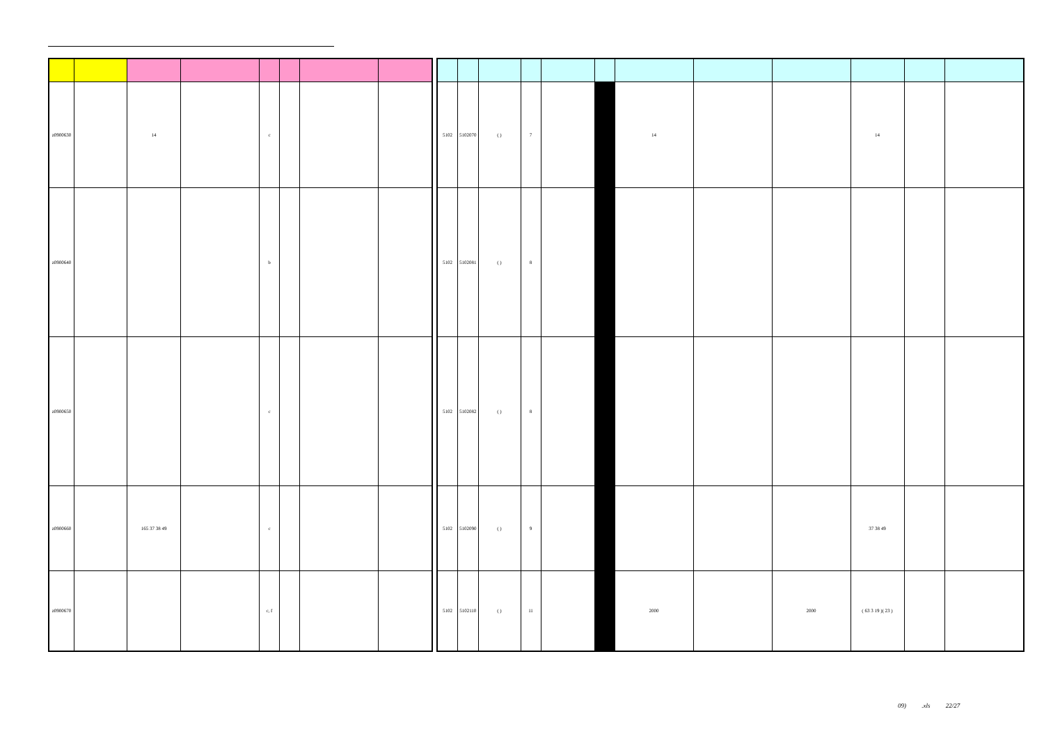| z0900630 | | 14 | | c | | | |
| z0900640 | | | | b | | | |
| z0900650 | | | | c | | | |
| z0900660 | | 165 37 38 49 | | c | | | |
| z0900670 | | | | c, f | | | |
| 5102 | 5102070 | ( ) | 7 | | | 14 | | | 14 | | |
| 5102 | 5102081 | ( ) | 8 | | | | | | | | |
| 5102 | 5102082 | ( ) | 8 | | | | | | | | |
| 5102 | 5102090 | ( ) | 9 | | | | | | 37 38 49 | | |
| 5102 | 5102110 | ( ) | 11 | | | 2000 | | 2000 | ( 63 3 19 )( 23 ) | | |
09) .xls 22/27